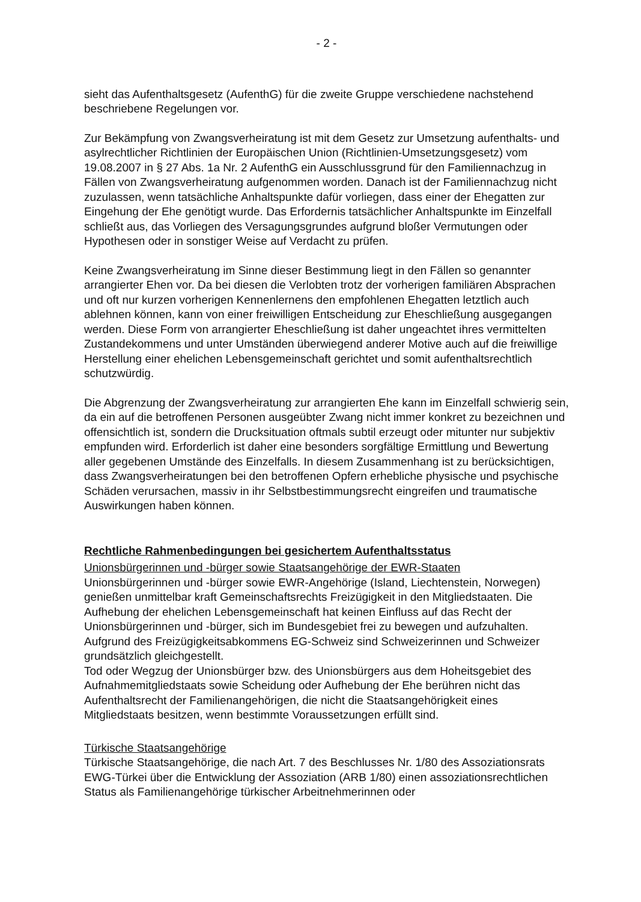- 2 -
sieht das Aufenthaltsgesetz (AufenthG) für die zweite Gruppe verschiedene nachstehend beschriebene Regelungen vor.
Zur Bekämpfung von Zwangsverheiratung ist mit dem Gesetz zur Umsetzung aufenthalts- und asylrechtlicher Richtlinien der Europäischen Union (Richtlinien-Umsetzungsgesetz) vom 19.08.2007 in § 27 Abs. 1a Nr. 2 AufenthG ein Ausschlussgrund für den Familiennachzug in Fällen von Zwangsverheiratung aufgenommen worden. Danach ist der Familiennachzug nicht zuzulassen, wenn tatsächliche Anhaltspunkte dafür vorliegen, dass einer der Ehegatten zur Eingehung der Ehe genötigt wurde. Das Erfordernis tatsächlicher Anhaltspunkte im Einzelfall schließt aus, das Vorliegen des Versagungsgrundes aufgrund bloßer Vermutungen oder Hypothesen oder in sonstiger Weise auf Verdacht zu prüfen.
Keine Zwangsverheiratung im Sinne dieser Bestimmung liegt in den Fällen so genannter arrangierter Ehen vor. Da bei diesen die Verlobten trotz der vorherigen familiären Absprachen und oft nur kurzen vorherigen Kennenlernens den empfohlenen Ehegatten letztlich auch ablehnen können, kann von einer freiwilligen Entscheidung zur Eheschließung ausgegangen werden. Diese Form von arrangierter Eheschließung ist daher ungeachtet ihres vermittelten Zustandekommens und unter Umständen überwiegend anderer Motive auch auf die freiwillige Herstellung einer ehelichen Lebensgemeinschaft gerichtet und somit aufenthaltsrechtlich schutzwürdig.
Die Abgrenzung der Zwangsverheiratung zur arrangierten Ehe kann im Einzelfall schwierig sein, da ein auf die betroffenen Personen ausgeübter Zwang nicht immer konkret zu bezeichnen und offensichtlich ist, sondern die Drucksituation oftmals subtil erzeugt oder mitunter nur subjektiv empfunden wird. Erforderlich ist daher eine besonders sorgfältige Ermittlung und Bewertung aller gegebenen Umstände des Einzelfalls. In diesem Zusammenhang ist zu berücksichtigen, dass Zwangsverheiratungen bei den betroffenen Opfern erhebliche physische und psychische Schäden verursachen, massiv in ihr Selbstbestimmungsrecht eingreifen und traumatische Auswirkungen haben können.
Rechtliche Rahmenbedingungen bei gesichertem Aufenthaltsstatus
Unionsbürgerinnen und -bürger sowie Staatsangehörige der EWR-Staaten
Unionsbürgerinnen und -bürger sowie EWR-Angehörige (Island, Liechtenstein, Norwegen) genießen unmittelbar kraft Gemeinschaftsrechts Freizügigkeit in den Mitgliedstaaten. Die Aufhebung der ehelichen Lebensgemeinschaft hat keinen Einfluss auf das Recht der Unionsbürgerinnen und -bürger, sich im Bundesgebiet frei zu bewegen und aufzuhalten. Aufgrund des Freizügigkeitsabkommens EG-Schweiz sind Schweizerinnen und Schweizer grundsätzlich gleichgestellt.
Tod oder Wegzug der Unionsbürger bzw. des Unionsbürgers aus dem Hoheitsgebiet des Aufnahmemitgliedstaats sowie Scheidung oder Aufhebung der Ehe berühren nicht das Aufenthaltsrecht der Familienangehörigen, die nicht die Staatsangehörigkeit eines Mitgliedstaats besitzen, wenn bestimmte Voraussetzungen erfüllt sind.
Türkische Staatsangehörige
Türkische Staatsangehörige, die nach Art. 7 des Beschlusses Nr. 1/80 des Assoziationsrats EWG-Türkei über die Entwicklung der Assoziation (ARB 1/80) einen assoziationsrechtlichen Status als Familienangehörige türkischer Arbeitnehmerinnen oder